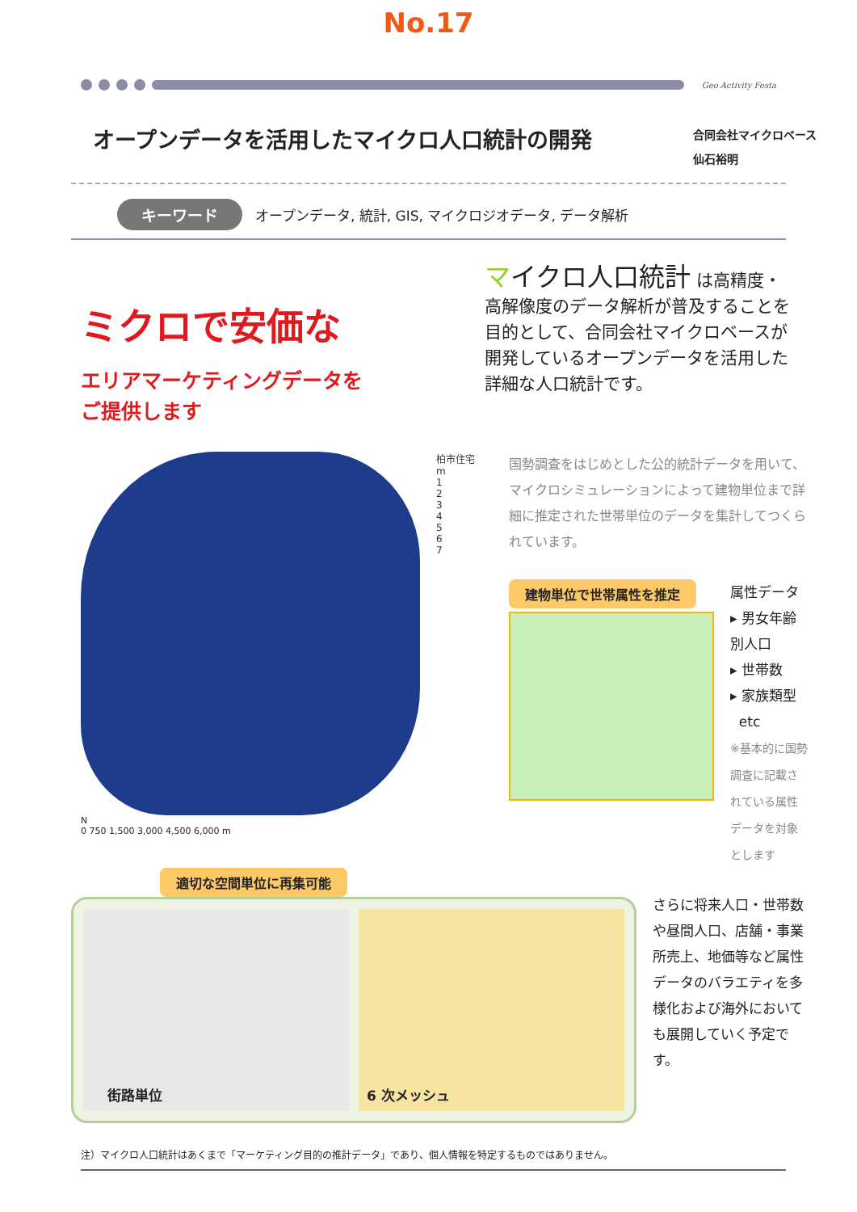No.17
Geo Activity Festa
オープンデータを活用したマイクロ人口統計の開発
合同会社マイクロベース
仙石裕明
キーワード オープンデータ, 統計, GIS, マイクロジオデータ, データ解析
ミクロで安価な
エリアマーケティングデータを
ご提供します
マイクロ人口統計 は高精度・高解像度のデータ解析が普及することを目的として、合同会社マイクロベースが開発しているオープンデータを活用した詳細な人口統計です。
N
0 750 1,500 3,000 4,500 6,000 m
柏市住宅
m
1
2
3
4
5
6
7
国勢調査をはじめとした公的統計データを用いて、マイクロシミュレーションによって建物単位まで詳細に推定された世帯単位のデータを集計してつくられています。
建物単位で世帯属性を推定
属性データ
▸ 男女年齢別人口
▸ 世帯数
▸ 家族類型
etc
※基本的に国勢調査に記載されている属性データを対象とします
適切な空間単位に再集可能
街路単位
6 次メッシュ
さらに将来人口・世帯数や昼間人口、店舗・事業所売上、地価等など属性データのバラエティを多様化および海外においても展開していく予定です。
注）マイクロ人口統計はあくまで「マーケティング目的の推計データ」であり、個人情報を特定するものではありません。